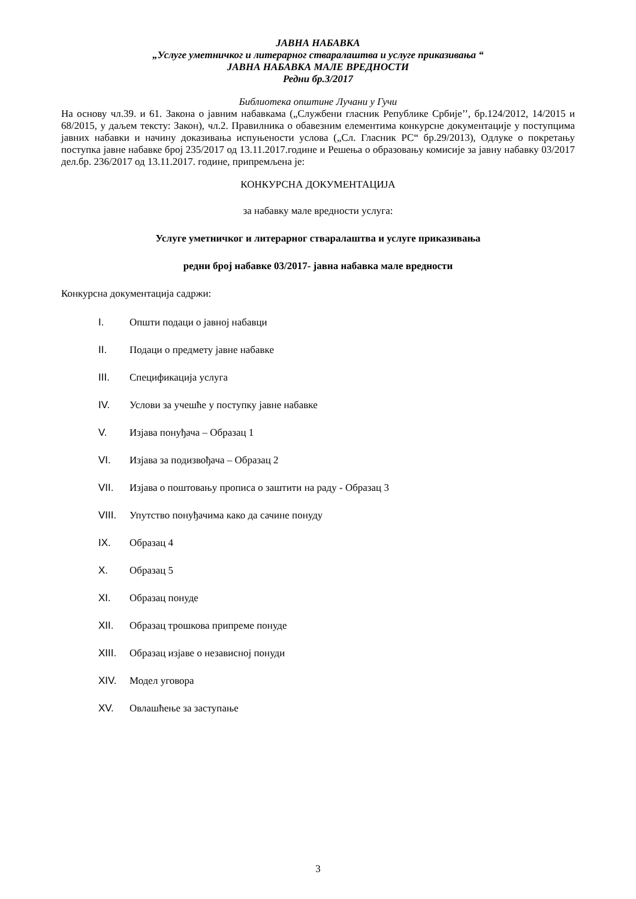ЈАВНА НАБАВКА
„Услуге уметничког и литерарног стваралаштва и услуге приказивања “
ЈАВНА НАБАВКА МАЛЕ ВРЕДНОСТИ
Редни бр.3/2017
Библиотека општине Лучани у Гучи
На основу чл.39. и 61. Закона о јавним набавкама („Службени гласник Републике Србије’’, бр.124/2012, 14/2015 и 68/2015, у даљем тексту: Закон), чл.2. Правилника о обавезним елементима конкурсне документације у поступцима јавних набавки и начину доказивања испуњености услова („Сл. Гласник РС“ бр.29/2013), Одлуке о покретању поступка јавне набавке број 235/2017 од 13.11.2017.године и Решења о образовању комисије за јавну набавку 03/2017 дел.бр. 236/2017 од 13.11.2017. године, припремљена је:
КОНКУРСНА ДОКУМЕНТАЦИЈА
за набавку мале вредности услуга:
Услуге уметничког и литерарног стваралаштва и услуге приказивања
редни број набавке 03/2017- јавна набавка мале вредности
Конкурсна документација садржи:
I. Општи подаци о јавној набавци
II. Подаци о предмету јавне набавке
III. Спецификација услуга
IV. Услови за учешће у поступку јавне набавке
V. Изјава понуђача – Образац 1
VI. Изјава за подизвођача – Образац 2
VII. Изјава о поштовању прописа о заштити на раду - Образац 3
VIII. Упутство понуђачима како да сачине понуду
IX. Образац 4
X. Образац 5
XI. Образац понуде
XII. Образац трошкова припреме понуде
XIII. Образац изјаве о независној понуди
XIV. Модел уговора
XV. Овлашћење за заступање
3